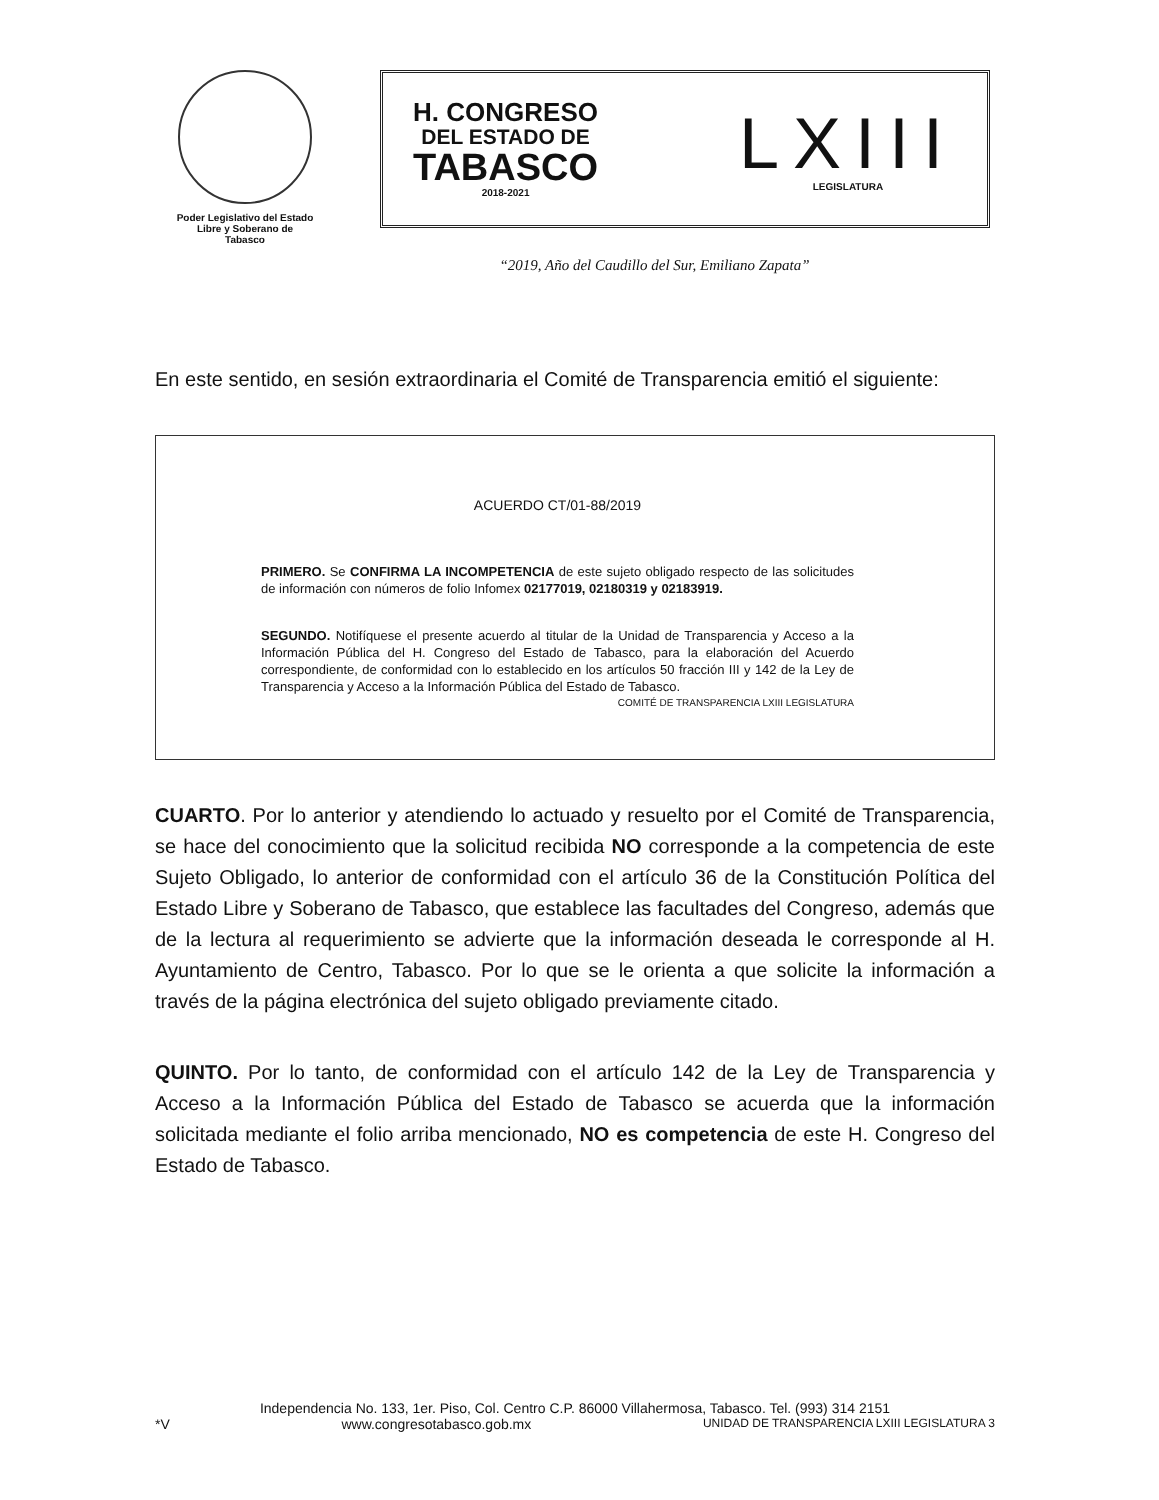Poder Legislativo del Estado
Libre y Soberano de
Tabasco
H. CONGRESO
DEL ESTADO DE
TABASCO
2018-2021
LXIII
LEGISLATURA
“2019, Año del Caudillo del Sur, Emiliano Zapata”
En este sentido, en sesión extraordinaria el Comité de Transparencia emitió el siguiente:
ACUERDO CT/01-88/2019
PRIMERO. Se CONFIRMA LA INCOMPETENCIA de este sujeto obligado respecto de las solicitudes de información con números de folio Infomex 02177019, 02180319 y 02183919.
SEGUNDO. Notifíquese el presente acuerdo al titular de la Unidad de Transparencia y Acceso a la Información Pública del H. Congreso del Estado de Tabasco, para la elaboración del Acuerdo correspondiente, de conformidad con lo establecido en los artículos 50 fracción III y 142 de la Ley de Transparencia y Acceso a la Información Pública del Estado de Tabasco.
COMITÉ DE TRANSPARENCIA LXIII LEGISLATURA
CUARTO. Por lo anterior y atendiendo lo actuado y resuelto por el Comité de Transparencia, se hace del conocimiento que la solicitud recibida NO corresponde a la competencia de este Sujeto Obligado, lo anterior de conformidad con el artículo 36 de la Constitución Política del Estado Libre y Soberano de Tabasco, que establece las facultades del Congreso, además que de la lectura al requerimiento se advierte que la información deseada le corresponde al H. Ayuntamiento de Centro, Tabasco. Por lo que se le orienta a que solicite la información a través de la página electrónica del sujeto obligado previamente citado.
QUINTO. Por lo tanto, de conformidad con el artículo 142 de la Ley de Transparencia y Acceso a la Información Pública del Estado de Tabasco se acuerda que la información solicitada mediante el folio arriba mencionado, NO es competencia de este H. Congreso del Estado de Tabasco.
Independencia No. 133, 1er. Piso, Col. Centro C.P. 86000 Villahermosa, Tabasco. Tel. (993) 314 2151
*V www.congresotabasco.gob.mx UNIDAD DE TRANSPARENCIA LXIII LEGISLATURA 3